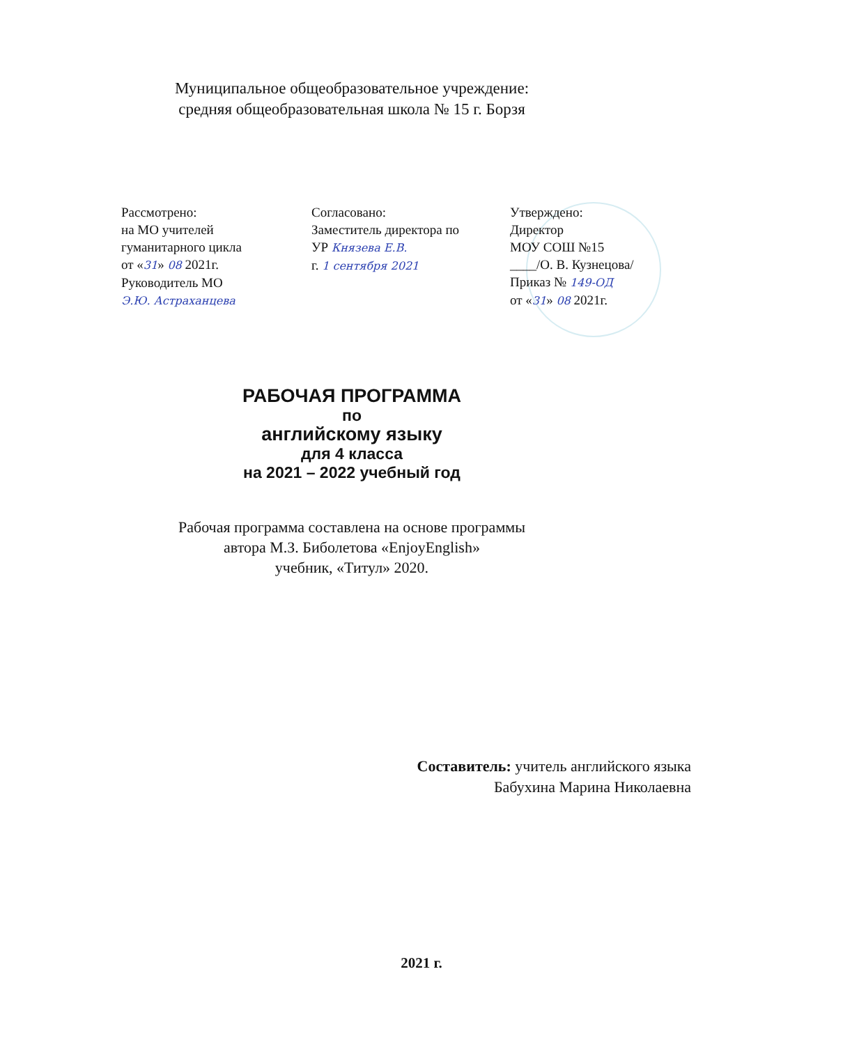Муниципальное общеобразовательное учреждение:
средняя общеобразовательная школа № 15 г. Борзя
Рассмотрено:
на МО учителей
гуманитарного цикла
от «31» 08 2021г.
Руководитель МО
Э.Ю. Астраханцева
Согласовано:
Заместитель директора по
УР Князева Е.В.
г. 1 сентября 2021
Утверждено:
Директор
МОУ СОШ №15
____/О. В. Кузнецова/
Приказ № 149-ОД
от «31» 08 2021г.
РАБОЧАЯ ПРОГРАММА
по
английскому языку
для 4 класса
на 2021 – 2022 учебный год
Рабочая программа составлена на основе программы
автора М.З. Биболетова «EnjoyEnglish»
учебник, «Титул» 2020.
Составитель: учитель английского языка
Бабухина Марина Николаевна
2021 г.